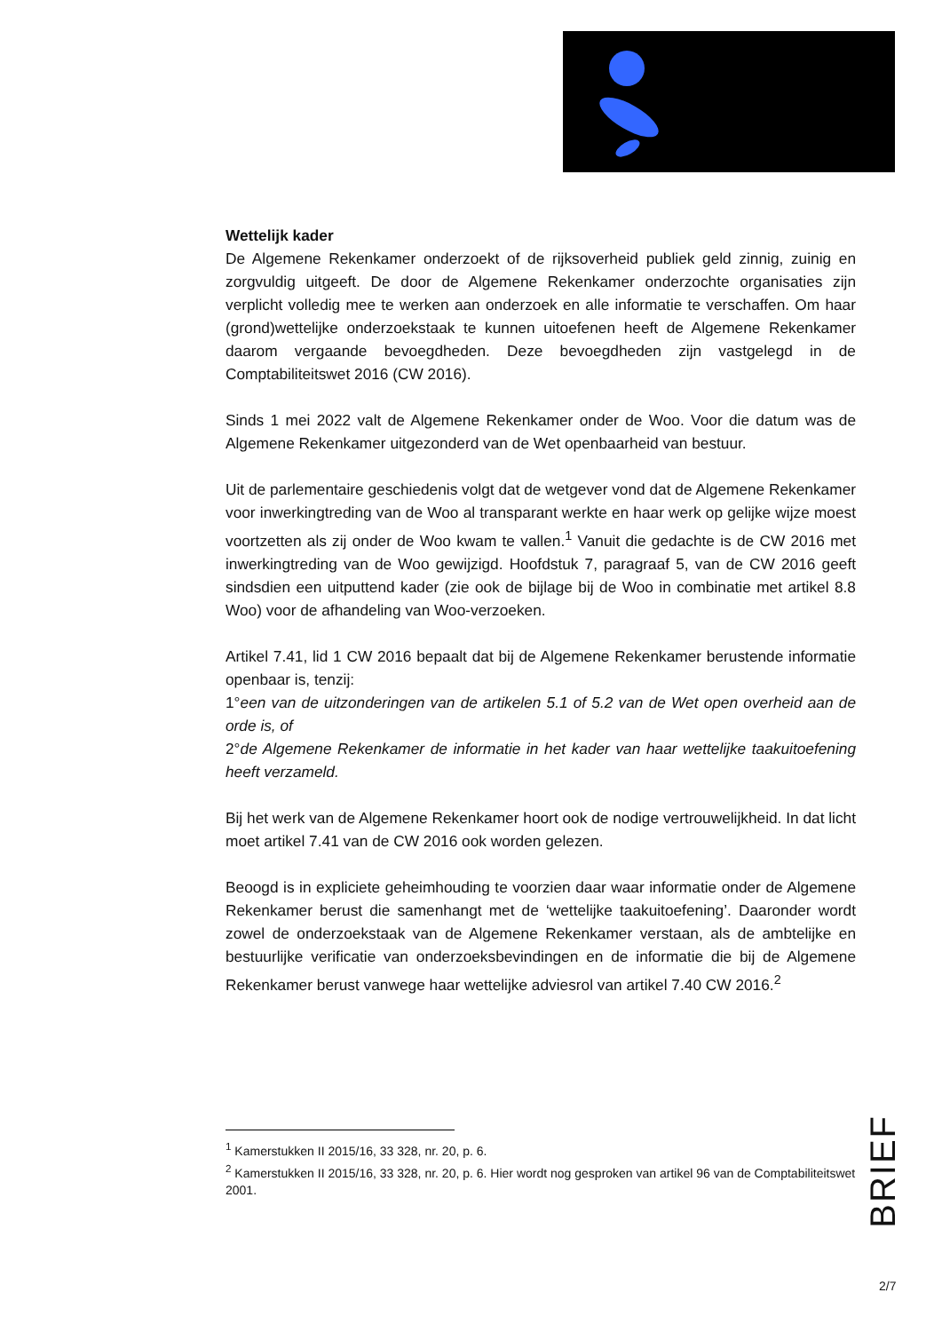Wettelijk kader
De Algemene Rekenkamer onderzoekt of de rijksoverheid publiek geld zinnig, zuinig en zorgvuldig uitgeeft. De door de Algemene Rekenkamer onderzochte organisaties zijn verplicht volledig mee te werken aan onderzoek en alle informatie te verschaffen. Om haar (grond)wettelijke onderzoekstaak te kunnen uitoefenen heeft de Algemene Rekenkamer daarom vergaande bevoegdheden. Deze bevoegdheden zijn vastgelegd in de Comptabiliteitswet 2016 (CW 2016).
Sinds 1 mei 2022 valt de Algemene Rekenkamer onder de Woo. Voor die datum was de Algemene Rekenkamer uitgezonderd van de Wet openbaarheid van bestuur.
Uit de parlementaire geschiedenis volgt dat de wetgever vond dat de Algemene Rekenkamer voor inwerkingtreding van de Woo al transparant werkte en haar werk op gelijke wijze moest voortzetten als zij onder de Woo kwam te vallen.<sup>1</sup> Vanuit die gedachte is de CW 2016 met inwerkingtreding van de Woo gewijzigd. Hoofdstuk 7, paragraaf 5, van de CW 2016 geeft sindsdien een uitputtend kader (zie ook de bijlage bij de Woo in combinatie met artikel 8.8 Woo) voor de afhandeling van Woo-verzoeken.
Artikel 7.41, lid 1 CW 2016 bepaalt dat bij de Algemene Rekenkamer berustende informatie openbaar is, tenzij:
1°een van de uitzonderingen van de artikelen 5.1 of 5.2 van de Wet open overheid aan de orde is, of
2°de Algemene Rekenkamer de informatie in het kader van haar wettelijke taakuitoefening heeft verzameld.
Bij het werk van de Algemene Rekenkamer hoort ook de nodige vertrouwelijkheid. In dat licht moet artikel 7.41 van de CW 2016 ook worden gelezen.
Beoogd is in expliciete geheimhouding te voorzien daar waar informatie onder de Algemene Rekenkamer berust die samenhangt met de ‘wettelijke taakuitoefening’. Daaronder wordt zowel de onderzoekstaak van de Algemene Rekenkamer verstaan, als de ambtelijke en bestuurlijke verificatie van onderzoeksbevindingen en de informatie die bij de Algemene Rekenkamer berust vanwege haar wettelijke adviesrol van artikel 7.40 CW 2016.<sup>2</sup>
<sup>1</sup> Kamerstukken II 2015/16, 33 328, nr. 20, p. 6.
<sup>2</sup> Kamerstukken II 2015/16, 33 328, nr. 20, p. 6. Hier wordt nog gesproken van artikel 96 van de Comptabiliteitswet 2001.
BRIEF
2/7